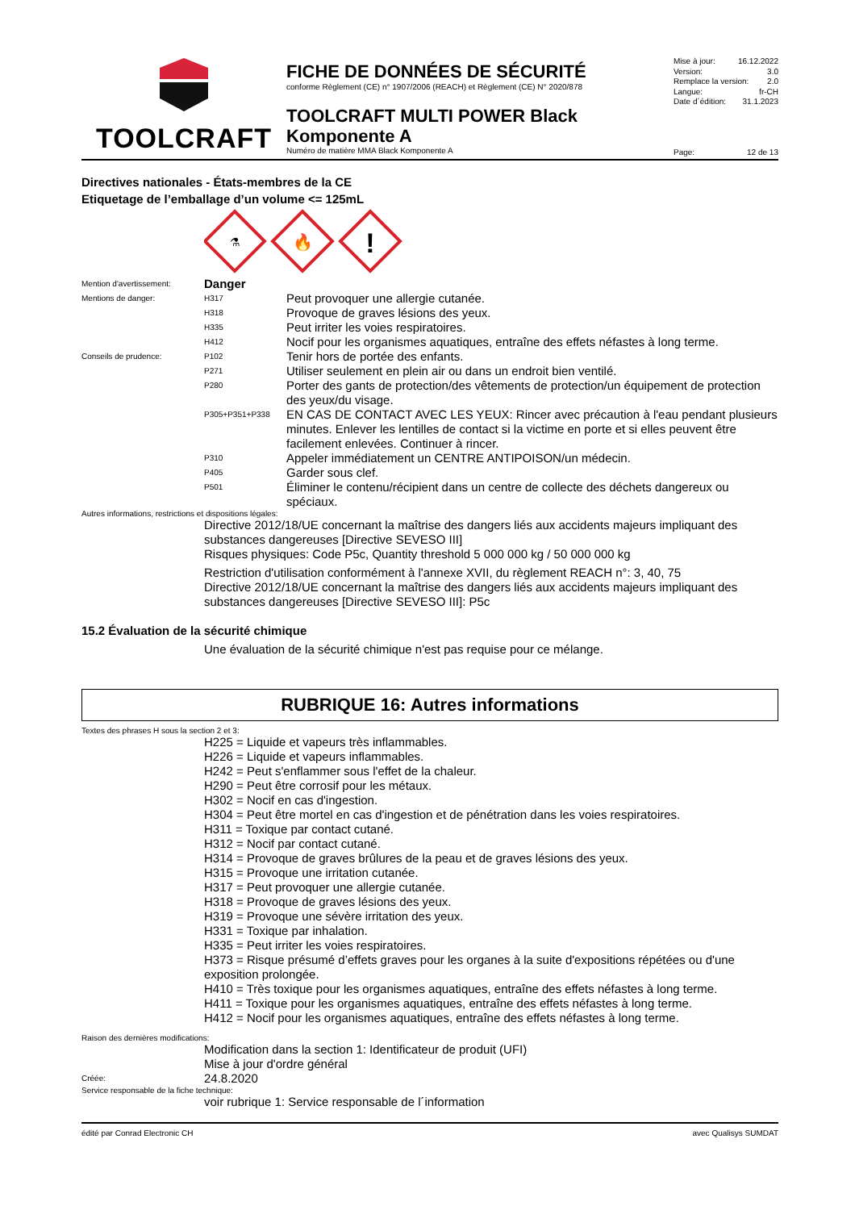TOOLCRAFT
FICHE DE DONNÉES DE SÉCURITÉ
conforme Règlement (CE) n° 1907/2006 (REACH) et Règlement (CE) N° 2020/878
TOOLCRAFT MULTI POWER Black Komponente A
Numéro de matière MMA Black Komponente A
Mise à jour: 16.12.2022
Version: 3.0
Remplace la version: 2.0
Langue: fr-CH
Date d´édition: 31.1.2023
Page: 12 de 13
Directives nationales - États-membres de la CE
Etiquetage de l’emballage d’un volume <= 125mL
⚗
🔥
!
Mention d'avertissement:
Danger
Mentions de danger: H317
Peut provoquer une allergie cutanée.
H318
Provoque de graves lésions des yeux.
H335
Peut irriter les voies respiratoires.
H412
Nocif pour les organismes aquatiques, entraîne des effets néfastes à long terme.
Conseils de prudence: P102
Tenir hors de portée des enfants.
P271
Utiliser seulement en plein air ou dans un endroit bien ventilé.
P280
Porter des gants de protection/des vêtements de protection/un équipement de protection des yeux/du visage.
P305+P351+P338
EN CAS DE CONTACT AVEC LES YEUX: Rincer avec précaution à l'eau pendant plusieurs minutes. Enlever les lentilles de contact si la victime en porte et si elles peuvent être facilement enlevées. Continuer à rincer.
P310
Appeler immédiatement un CENTRE ANTIPOISON/un médecin.
P405
Garder sous clef.
P501
Éliminer le contenu/récipient dans un centre de collecte des déchets dangereux ou spéciaux.
Autres informations, restrictions et dispositions légales:
Directive 2012/18/UE concernant la maîtrise des dangers liés aux accidents majeurs impliquant des substances dangereuses [Directive SEVESO III]
Risques physiques: Code P5c, Quantity threshold 5 000 000 kg / 50 000 000 kg
Restriction d'utilisation conformément à l'annexe XVII, du règlement REACH n°: 3, 40, 75
Directive 2012/18/UE concernant la maîtrise des dangers liés aux accidents majeurs impliquant des substances dangereuses [Directive SEVESO III]: P5c
15.2 Évaluation de la sécurité chimique
Une évaluation de la sécurité chimique n'est pas requise pour ce mélange.
RUBRIQUE 16: Autres informations
Textes des phrases H sous la section 2 et 3:
H225 = Liquide et vapeurs très inflammables.
H226 = Liquide et vapeurs inflammables.
H242 = Peut s'enflammer sous l'effet de la chaleur.
H290 = Peut être corrosif pour les métaux.
H302 = Nocif en cas d'ingestion.
H304 = Peut être mortel en cas d'ingestion et de pénétration dans les voies respiratoires.
H311 = Toxique par contact cutané.
H312 = Nocif par contact cutané.
H314 = Provoque de graves brûlures de la peau et de graves lésions des yeux.
H315 = Provoque une irritation cutanée.
H317 = Peut provoquer une allergie cutanée.
H318 = Provoque de graves lésions des yeux.
H319 = Provoque une sévère irritation des yeux.
H331 = Toxique par inhalation.
H335 = Peut irriter les voies respiratoires.
H373 = Risque présumé d’effets graves pour les organes à la suite d'expositions répétées ou d'une exposition prolongée.
H410 = Très toxique pour les organismes aquatiques, entraîne des effets néfastes à long terme.
H411 = Toxique pour les organismes aquatiques, entraîne des effets néfastes à long terme.
H412 = Nocif pour les organismes aquatiques, entraîne des effets néfastes à long terme.
Raison des dernières modifications:
Modification dans la section 1: Identificateur de produit (UFI)
Mise à jour d'ordre général
Créée:
24.8.2020
Service responsable de la fiche technique:
voir rubrique 1: Service responsable de l´information
édité par Conrad Electronic CH avec Qualisys SUMDAT